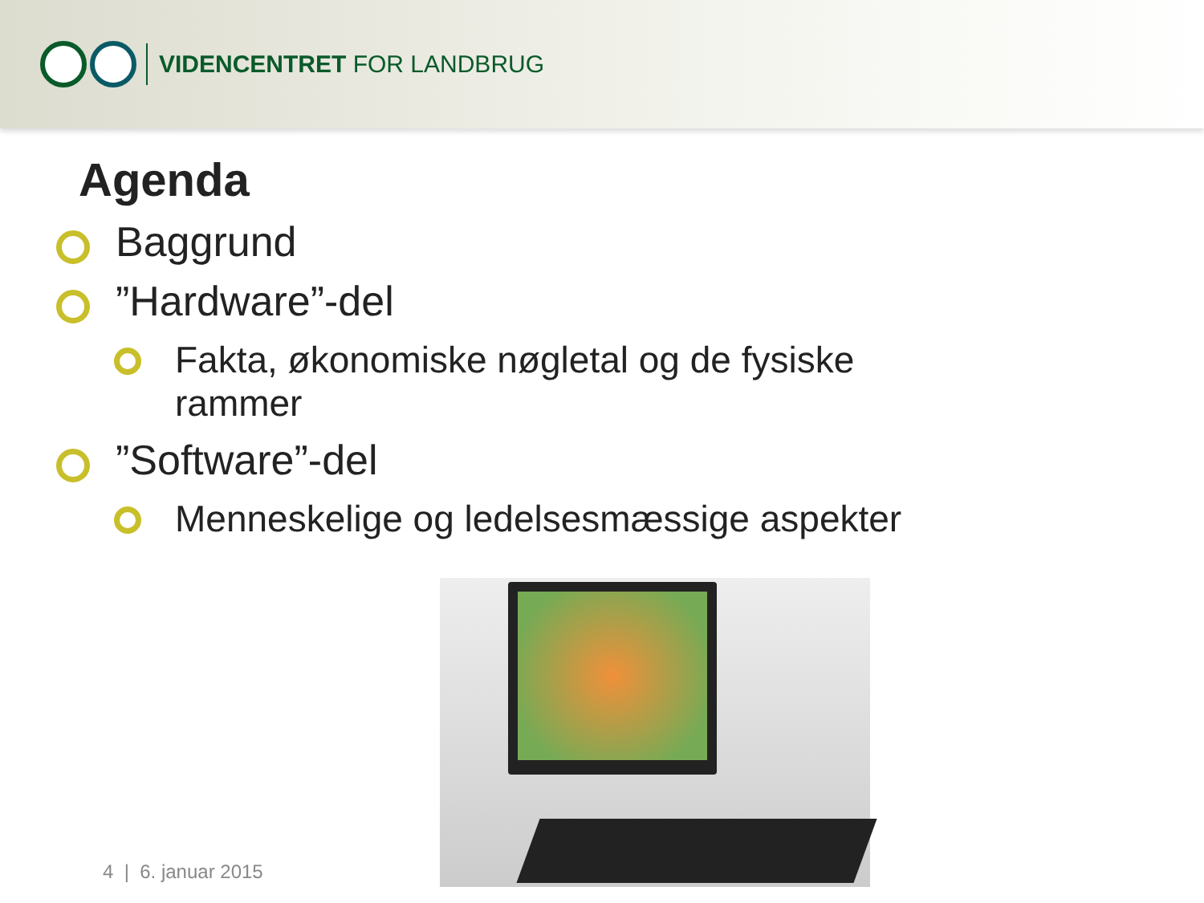VIDENCENTRET FOR LANDBRUG
Agenda
Baggrund
”Hardware”-del
Fakta, økonomiske nøgletal og de fysiske rammer
”Software”-del
Menneskelige og ledelsesmæssige aspekter
4 | 6. januar 2015